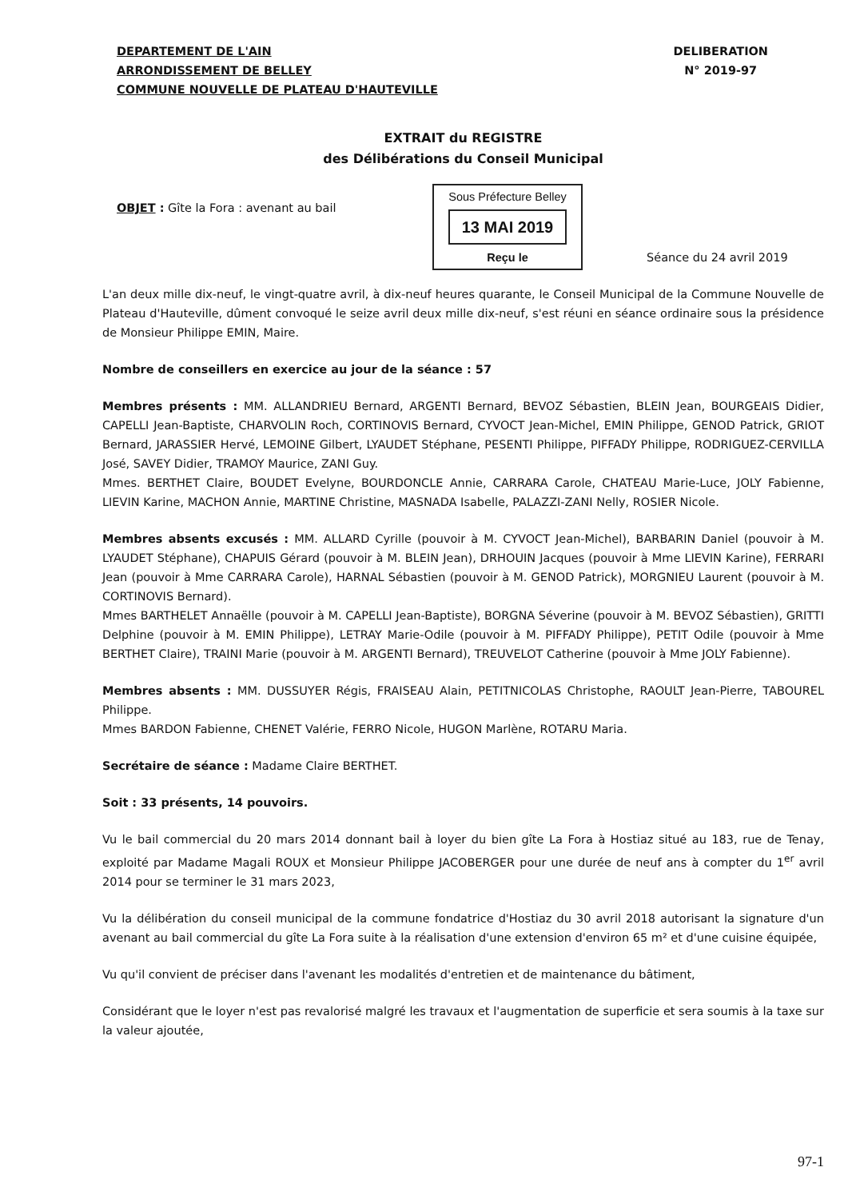DEPARTEMENT DE L'AIN
ARRONDISSEMENT DE BELLEY
COMMUNE NOUVELLE DE PLATEAU D'HAUTEVILLE
DELIBERATION
N° 2019-97
EXTRAIT du REGISTRE
des Délibérations du Conseil Municipal
OBJET : Gîte la Fora : avenant au bail
Sous Préfecture Belley
13 MAI 2019
Reçu le
Séance du 24 avril 2019
L'an deux mille dix-neuf, le vingt-quatre avril, à dix-neuf heures quarante, le Conseil Municipal de la Commune Nouvelle de Plateau d'Hauteville, dûment convoqué le seize avril deux mille dix-neuf, s'est réuni en séance ordinaire sous la présidence de Monsieur Philippe EMIN, Maire.
Nombre de conseillers en exercice au jour de la séance : 57
Membres présents : MM. ALLANDRIEU Bernard, ARGENTI Bernard, BEVOZ Sébastien, BLEIN Jean, BOURGEAIS Didier, CAPELLI Jean-Baptiste, CHARVOLIN Roch, CORTINOVIS Bernard, CYVOCT Jean-Michel, EMIN Philippe, GENOD Patrick, GRIOT Bernard, JARASSIER Hervé, LEMOINE Gilbert, LYAUDET Stéphane, PESENTI Philippe, PIFFADY Philippe, RODRIGUEZ-CERVILLA José, SAVEY Didier, TRAMOY Maurice, ZANI Guy.
Mmes. BERTHET Claire, BOUDET Evelyne, BOURDONCLE Annie, CARRARA Carole, CHATEAU Marie-Luce, JOLY Fabienne, LIEVIN Karine, MACHON Annie, MARTINE Christine, MASNADA Isabelle, PALAZZI-ZANI Nelly, ROSIER Nicole.
Membres absents excusés : MM. ALLARD Cyrille (pouvoir à M. CYVOCT Jean-Michel), BARBARIN Daniel (pouvoir à M. LYAUDET Stéphane), CHAPUIS Gérard (pouvoir à M. BLEIN Jean), DRHOUIN Jacques (pouvoir à Mme LIEVIN Karine), FERRARI Jean (pouvoir à Mme CARRARA Carole), HARNAL Sébastien (pouvoir à M. GENOD Patrick), MORGNIEU Laurent (pouvoir à M. CORTINOVIS Bernard).
Mmes BARTHELET Annaëlle (pouvoir à M. CAPELLI Jean-Baptiste), BORGNA Séverine (pouvoir à M. BEVOZ Sébastien), GRITTI Delphine (pouvoir à M. EMIN Philippe), LETRAY Marie-Odile (pouvoir à M. PIFFADY Philippe), PETIT Odile (pouvoir à Mme BERTHET Claire), TRAINI Marie (pouvoir à M. ARGENTI Bernard), TREUVELOT Catherine (pouvoir à Mme JOLY Fabienne).
Membres absents : MM. DUSSUYER Régis, FRAISEAU Alain, PETITNICOLAS Christophe, RAOULT Jean-Pierre, TABOUREL Philippe.
Mmes BARDON Fabienne, CHENET Valérie, FERRO Nicole, HUGON Marlène, ROTARU Maria.
Secrétaire de séance : Madame Claire BERTHET.
Soit : 33 présents, 14 pouvoirs.
Vu le bail commercial du 20 mars 2014 donnant bail à loyer du bien gîte La Fora à Hostiaz situé au 183, rue de Tenay, exploité par Madame Magali ROUX et Monsieur Philippe JACOBERGER pour une durée de neuf ans à compter du 1<sup>er</sup> avril 2014 pour se terminer le 31 mars 2023,
Vu la délibération du conseil municipal de la commune fondatrice d'Hostiaz du 30 avril 2018 autorisant la signature d'un avenant au bail commercial du gîte La Fora suite à la réalisation d'une extension d'environ 65 m² et d'une cuisine équipée,
Vu qu'il convient de préciser dans l'avenant les modalités d'entretien et de maintenance du bâtiment,
Considérant que le loyer n'est pas revalorisé malgré les travaux et l'augmentation de superficie et sera soumis à la taxe sur la valeur ajoutée,
97-1